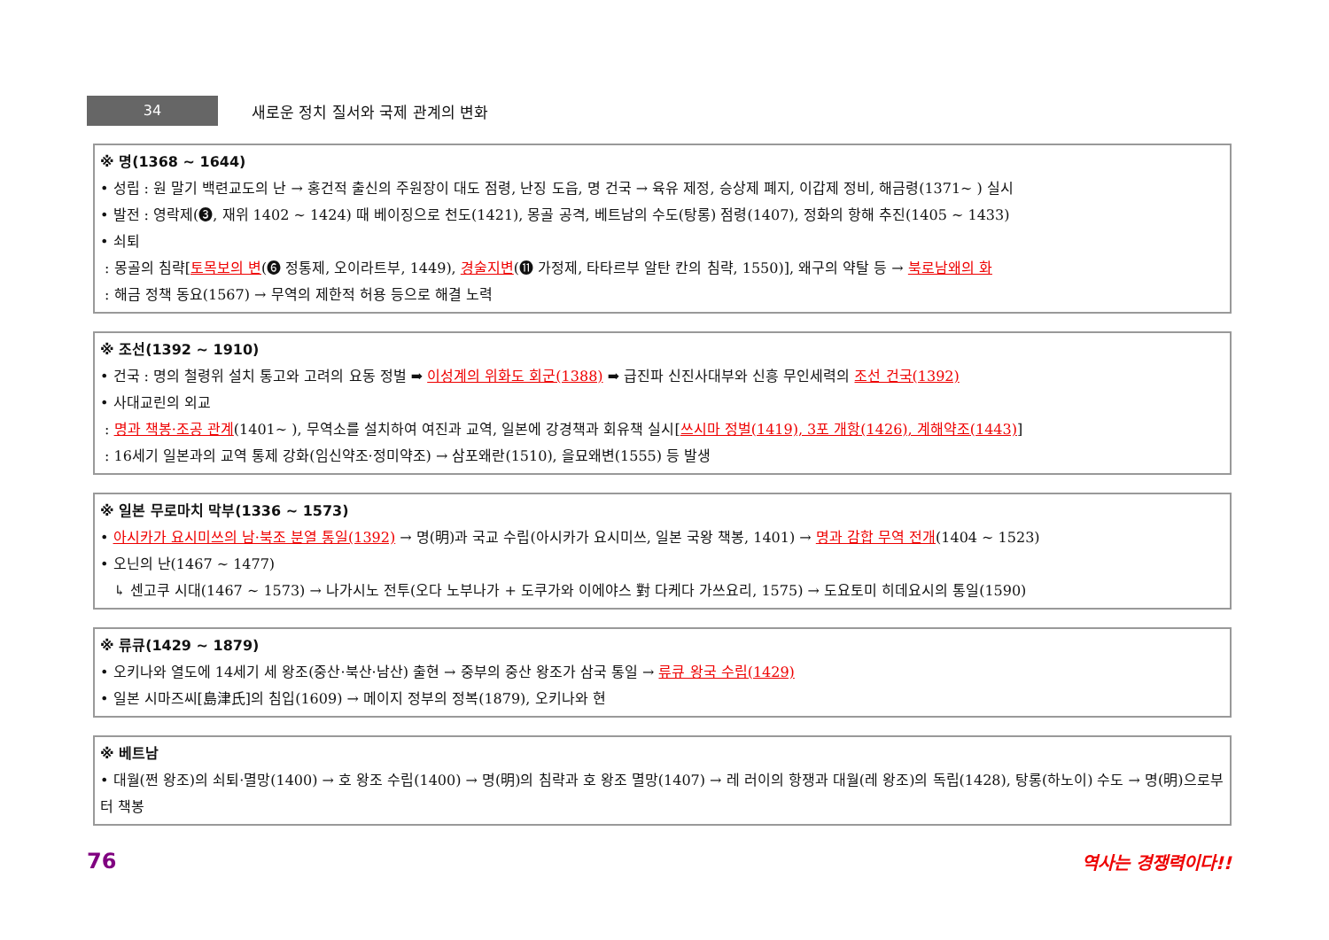34
새로운 정치 질서와 국제 관계의 변화
※ 명(1368 ~ 1644)
• 성립 : 원 말기 백련교도의 난 → 홍건적 출신의 주원장이 대도 점령, 난징 도읍, 명 건국 → 육유 제정, 승상제 폐지, 이갑제 정비, 해금령(1371~ ) 실시
• 발전 : 영락제(❸, 재위 1402 ~ 1424) 때 베이징으로 천도(1421), 몽골 공격, 베트남의 수도(탕롱) 점령(1407), 정화의 항해 추진(1405 ~ 1433)
• 쇠퇴
: 몽골의 침략[토목보의 변(❻ 정통제, 오이라트부, 1449), 경술지변(⓫ 가정제, 타타르부 알탄 칸의 침략, 1550)], 왜구의 약탈 등 → 북로남왜의 화
: 해금 정책 동요(1567) → 무역의 제한적 허용 등으로 해결 노력
※ 조선(1392 ~ 1910)
• 건국 : 명의 철령위 설치 통고와 고려의 요동 정벌 ➡ 이성계의 위화도 회군(1388) ➡ 급진파 신진사대부와 신흥 무인세력의 조선 건국(1392)
• 사대교린의 외교
: 명과 책봉·조공 관계(1401~ ), 무역소를 설치하여 여진과 교역, 일본에 강경책과 회유책 실시[쓰시마 정벌(1419), 3포 개항(1426), 계해약조(1443)]
: 16세기 일본과의 교역 통제 강화(임신약조·정미약조) → 삼포왜란(1510), 을묘왜변(1555) 등 발생
※ 일본 무로마치 막부(1336 ~ 1573)
• 아시카가 요시미쓰의 남·북조 분열 통일(1392) → 명(明)과 국교 수립(아시카가 요시미쓰, 일본 국왕 책봉, 1401) → 명과 감합 무역 전개(1404 ~ 1523)
• 오닌의 난(1467 ~ 1477)
↳ 센고쿠 시대(1467 ~ 1573) → 나가시노 전투(오다 노부나가 + 도쿠가와 이에야스 對 다케다 가쓰요리, 1575) → 도요토미 히데요시의 통일(1590)
※ 류큐(1429 ~ 1879)
• 오키나와 열도에 14세기 세 왕조(중산·북산·남산) 출현 → 중부의 중산 왕조가 삼국 통일 → 류큐 왕국 수립(1429)
• 일본 시마즈씨[島津氏]의 침입(1609) → 메이지 정부의 정복(1879), 오키나와 현
※ 베트남
• 대월(쩐 왕조)의 쇠퇴·멸망(1400) → 호 왕조 수립(1400) → 명(明)의 침략과 호 왕조 멸망(1407) → 레 러이의 항쟁과 대월(레 왕조)의 독립(1428), 탕롱(하노이) 수도 → 명(明)으로부터 책봉
76 역사는 경쟁력이다!!